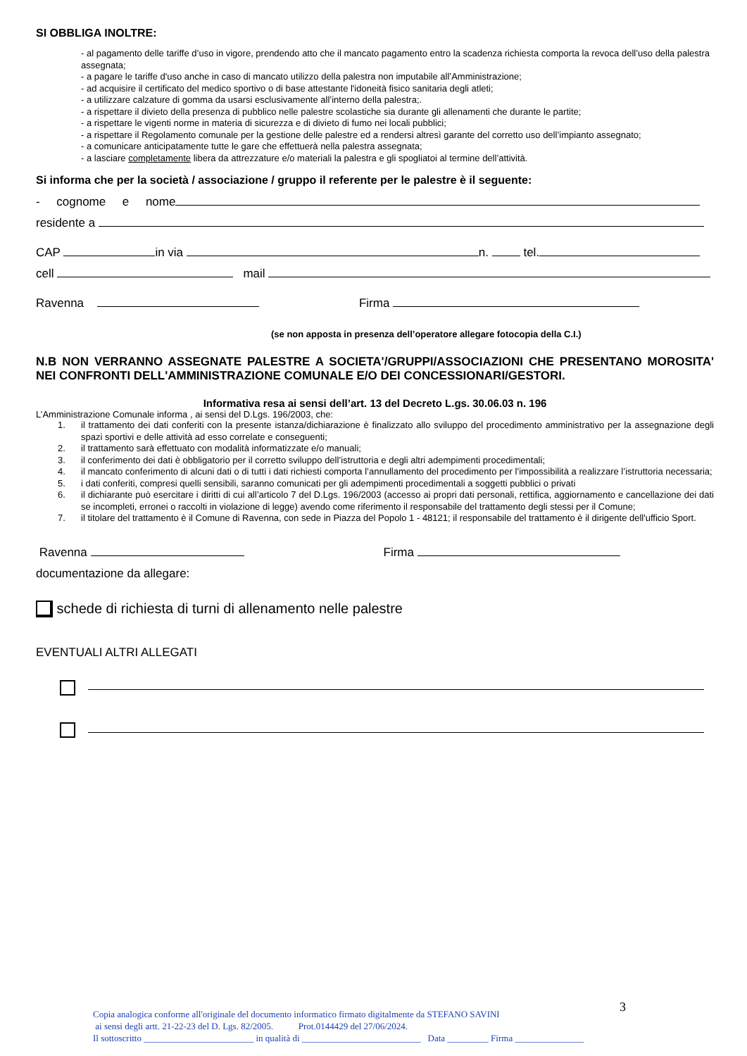SI OBBLIGA INOLTRE:
- al pagamento delle tariffe d’uso in vigore, prendendo atto che il mancato pagamento entro la scadenza richiesta comporta la revoca dell’uso della palestra assegnata;
- a pagare le tariffe d'uso anche in caso di mancato utilizzo della palestra non imputabile all’Amministrazione;
- ad acquisire il certificato del medico sportivo o di base attestante l'idoneità fisico sanitaria degli atleti;
- a utilizzare calzature di gomma da usarsi esclusivamente all’interno della palestra;.
- a rispettare il divieto della presenza di pubblico nelle palestre scolastiche sia durante gli allenamenti che durante le partite;
- a rispettare le vigenti norme in materia di sicurezza e di divieto di fumo nei locali pubblici;
- a rispettare il Regolamento comunale per la gestione delle palestre ed a rendersi altresì garante del corretto uso dell’impianto assegnato;
- a comunicare anticipatamente tutte le gare che effettuerà nella palestra assegnata;
- a lasciare completamente libera da attrezzature e/o materiali la palestra e gli spogliatoi al termine dell’attività.
Si informa che per la società / associazione / gruppo il referente per le palestre è il seguente:
- cognome e nome
residente a
CAP in via n. tel.
cell mail
Ravenna Firma
(se non apposta in presenza dell’operatore allegare fotocopia della C.I.)
N.B NON VERRANNO ASSEGNATE PALESTRE A SOCIETA'/GRUPPI/ASSOCIAZIONI CHE PRESENTANO MOROSITA' NEI CONFRONTI DELL'AMMINISTRAZIONE COMUNALE E/O DEI CONCESSIONARI/GESTORI.
Informativa resa ai sensi dell’art. 13 del Decreto L.gs. 30.06.03 n. 196
L’Amministrazione Comunale informa , ai sensi del D.Lgs. 196/2003, che:
1. il trattamento dei dati conferiti con la presente istanza/dichiarazione è finalizzato allo sviluppo del procedimento amministrativo per la assegnazione degli spazi sportivi e delle attività ad esso correlate e conseguenti;
2. il trattamento sarà effettuato con modalità informatizzate e/o manuali;
3. il conferimento dei dati è obbligatorio per il corretto sviluppo dell’istruttoria e degli altri adempimenti procedimentali;
4. il mancato conferimento di alcuni dati o di tutti i dati richiesti comporta l’annullamento del procedimento per l’impossibilità a realizzare l’istruttoria necessaria;
5. i dati conferiti, compresi quelli sensibili, saranno comunicati per gli adempimenti procedimentali a soggetti pubblici o privati
6. il dichiarante può esercitare i diritti di cui all’articolo 7 del D.Lgs. 196/2003 (accesso ai propri dati personali, rettifica, aggiornamento e cancellazione dei dati se incompleti, erronei o raccolti in violazione di legge) avendo come riferimento il responsabile del trattamento degli stessi per il Comune;
7. il titolare del trattamento è il Comune di Ravenna, con sede in Piazza del Popolo 1 - 48121; il responsabile del trattamento è il dirigente dell'ufficio Sport.
Ravenna Firma
documentazione da allegare:
schede di richiesta di turni di allenamento nelle palestre
EVENTUALI ALTRI ALLEGATI
3
Copia analogica conforme all'originale del documento informatico firmato digitalmente da STEFANO SAVINI
ai sensi degli artt. 21-22-23 del D. Lgs. 82/2005. Prot.0144429 del 27/06/2024.
Il sottoscritto ________________________ in qualità di __________________________ Data _________ Firma _______________